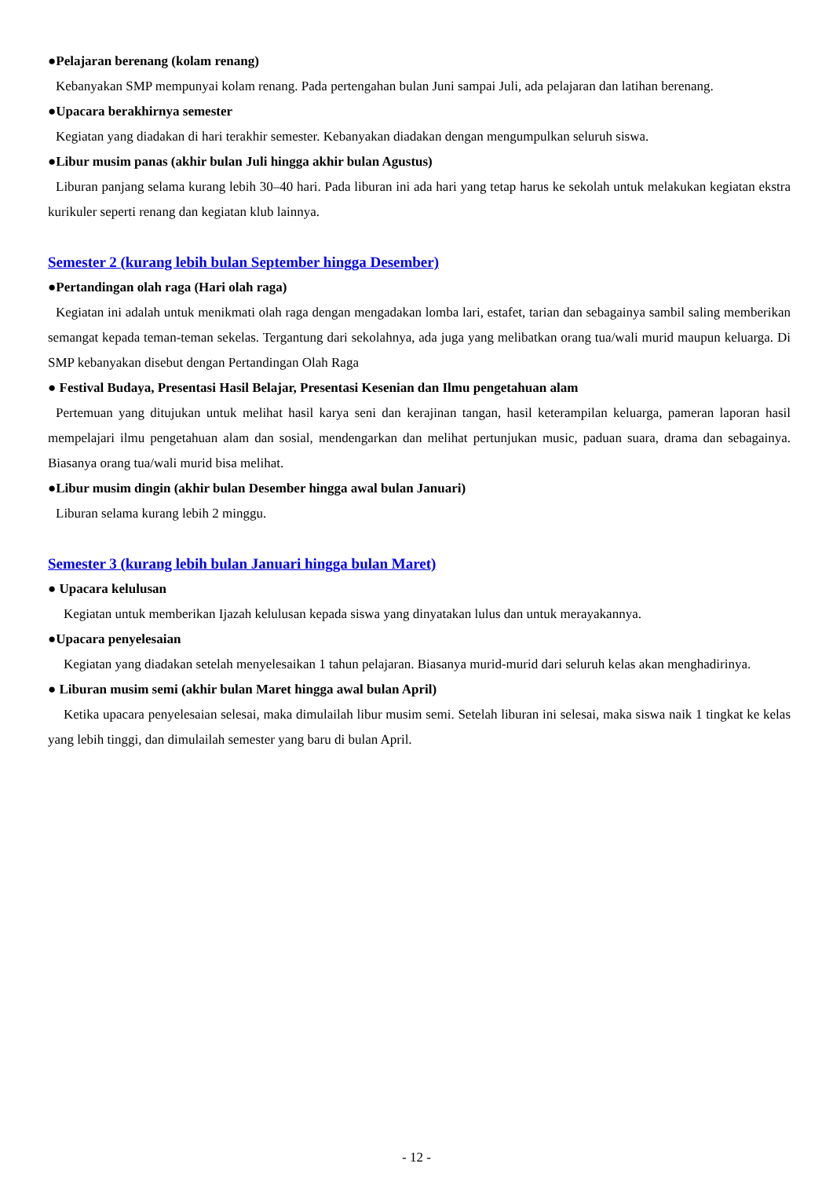●Pelajaran berenang (kolam renang)
Kebanyakan SMP mempunyai kolam renang. Pada pertengahan bulan Juni sampai Juli, ada pelajaran dan latihan berenang.
●Upacara berakhirnya semester
Kegiatan yang diadakan di hari terakhir semester. Kebanyakan diadakan dengan mengumpulkan seluruh siswa.
●Libur musim panas (akhir bulan Juli hingga akhir bulan Agustus)
Liburan panjang selama kurang lebih 30–40 hari. Pada liburan ini ada hari yang tetap harus ke sekolah untuk melakukan kegiatan ekstra kurikuler seperti renang dan kegiatan klub lainnya.
Semester 2 (kurang lebih bulan September hingga Desember)
●Pertandingan olah raga (Hari olah raga)
Kegiatan ini adalah untuk menikmati olah raga dengan mengadakan lomba lari, estafet, tarian dan sebagainya sambil saling memberikan semangat kepada teman-teman sekelas. Tergantung dari sekolahnya, ada juga yang melibatkan orang tua/wali murid maupun keluarga. Di SMP kebanyakan disebut dengan Pertandingan Olah Raga
● Festival Budaya, Presentasi Hasil Belajar, Presentasi Kesenian dan Ilmu pengetahuan alam
Pertemuan yang ditujukan untuk melihat hasil karya seni dan kerajinan tangan, hasil keterampilan keluarga, pameran laporan hasil mempelajari ilmu pengetahuan alam dan sosial, mendengarkan dan melihat pertunjukan music, paduan suara, drama dan sebagainya. Biasanya orang tua/wali murid bisa melihat.
●Libur musim dingin (akhir bulan Desember hingga awal bulan Januari)
Liburan selama kurang lebih 2 minggu.
Semester 3 (kurang lebih bulan Januari hingga bulan Maret)
● Upacara kelulusan
Kegiatan untuk memberikan Ijazah kelulusan kepada siswa yang dinyatakan lulus dan untuk merayakannya.
●Upacara penyelesaian
Kegiatan yang diadakan setelah menyelesaikan 1 tahun pelajaran. Biasanya murid-murid dari seluruh kelas akan menghadirinya.
● Liburan musim semi (akhir bulan Maret hingga awal bulan April)
Ketika upacara penyelesaian selesai, maka dimulailah libur musim semi. Setelah liburan ini selesai, maka siswa naik 1 tingkat ke kelas yang lebih tinggi, dan dimulailah semester yang baru di bulan April.
- 12 -